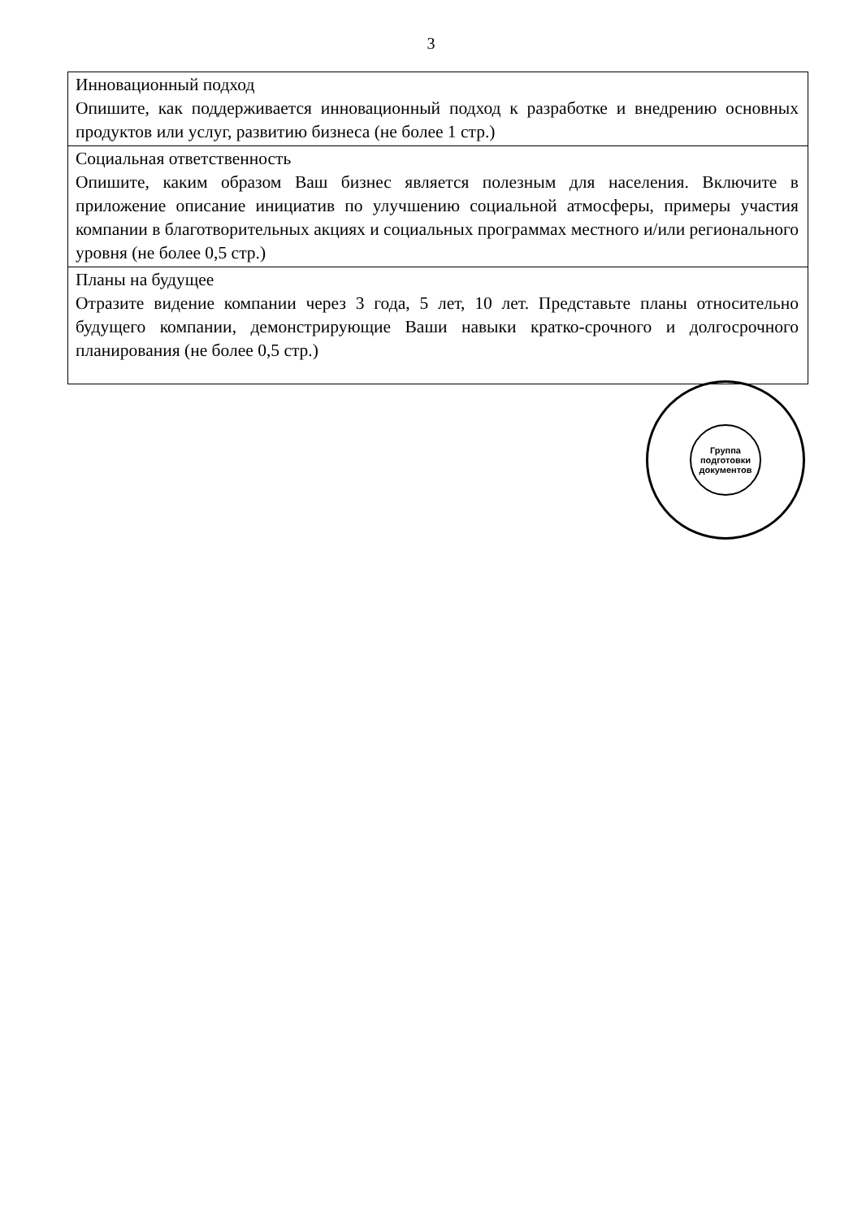3
| Инновационный подход Опишите, как поддерживается инновационный подход к разработке и внедрению основных продуктов или услуг, развитию бизнеса (не более 1 стр.) |
| Социальная ответственность Опишите, каким образом Ваш бизнес является полезным для населения. Включите в приложение описание инициатив по улучшению социальной атмосферы, примеры участия компании в благотворительных акциях и социальных программах местного и/или регионального уровня (не более 0,5 стр.) |
| Планы на будущее Отразите видение компании через 3 года, 5 лет, 10 лет. Представьте планы относительно будущего компании, демонстрирующие Ваши навыки кратко-срочного и долгосрочного планирования (не более 0,5 стр.) |
Группа подготовки документов